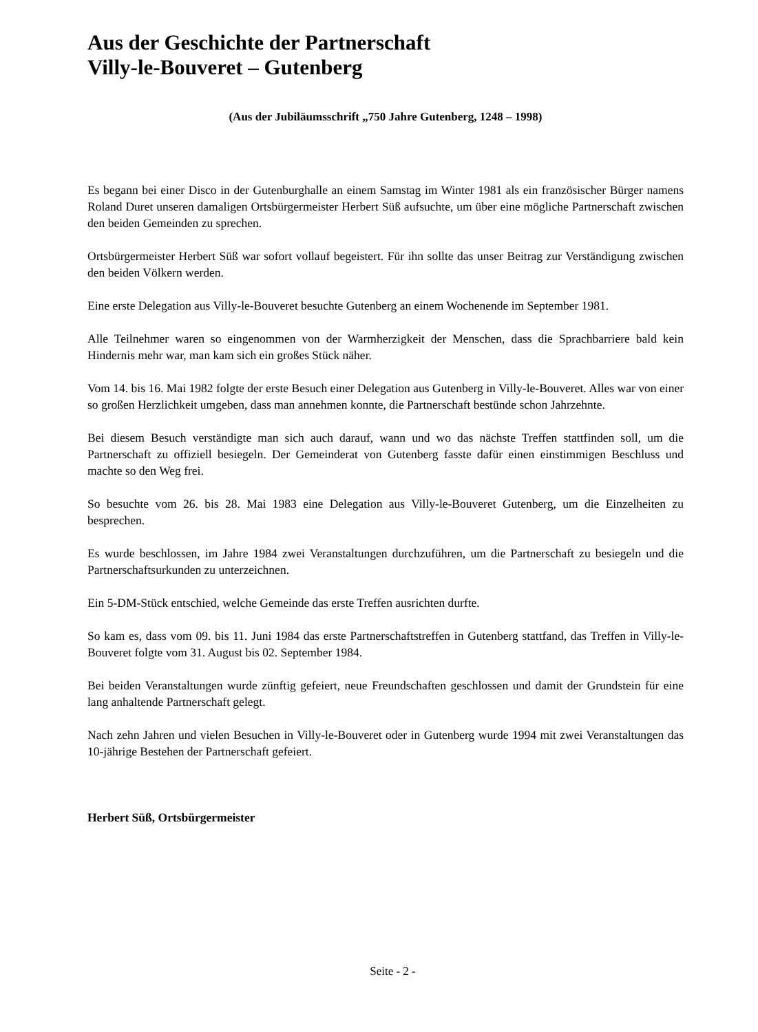Aus der Geschichte der Partnerschaft
Villy-le-Bouveret – Gutenberg
(Aus der Jubiläumsschrift „750 Jahre Gutenberg, 1248 – 1998)
Es begann bei einer Disco in der Gutenburghalle an einem Samstag im Winter 1981 als ein französischer Bürger namens Roland Duret unseren damaligen Ortsbürgermeister Herbert Süß aufsuchte, um über eine mögliche Partnerschaft zwischen den beiden Gemeinden zu sprechen.
Ortsbürgermeister Herbert Süß war sofort vollauf begeistert. Für ihn sollte das unser Beitrag zur Verständigung zwischen den beiden Völkern werden.
Eine erste Delegation aus Villy-le-Bouveret besuchte Gutenberg an einem Wochenende im September 1981.
Alle Teilnehmer waren so eingenommen von der Warmherzigkeit der Menschen, dass die Sprachbarriere bald kein Hindernis mehr war, man kam sich ein großes Stück näher.
Vom 14. bis 16. Mai 1982 folgte der erste Besuch einer Delegation aus Gutenberg in Villy-le-Bouveret. Alles war von einer so großen Herzlichkeit umgeben, dass man annehmen konnte, die Partnerschaft bestünde schon Jahrzehnte.
Bei diesem Besuch verständigte man sich auch darauf, wann und wo das nächste Treffen stattfinden soll, um die Partnerschaft zu offiziell besiegeln. Der Gemeinderat von Gutenberg fasste dafür einen einstimmigen Beschluss und machte so den Weg frei.
So besuchte vom 26. bis 28. Mai 1983 eine Delegation aus Villy-le-Bouveret Gutenberg, um die Einzelheiten zu besprechen.
Es wurde beschlossen, im Jahre 1984 zwei Veranstaltungen durchzuführen, um die Partnerschaft zu besiegeln und die Partnerschaftsurkunden zu unterzeichnen.
Ein 5-DM-Stück entschied, welche Gemeinde das erste Treffen ausrichten durfte.
So kam es, dass vom 09. bis 11. Juni 1984 das erste Partnerschaftstreffen in Gutenberg stattfand, das Treffen in Villy-le-Bouveret folgte vom 31. August bis 02. September 1984.
Bei beiden Veranstaltungen wurde zünftig gefeiert, neue Freundschaften geschlossen und damit der Grundstein für eine lang anhaltende Partnerschaft gelegt.
Nach zehn Jahren und vielen Besuchen in Villy-le-Bouveret oder in Gutenberg wurde 1994 mit zwei Veranstaltungen das 10-jährige Bestehen der Partnerschaft gefeiert.
Herbert Süß, Ortsbürgermeister
Seite - 2 -